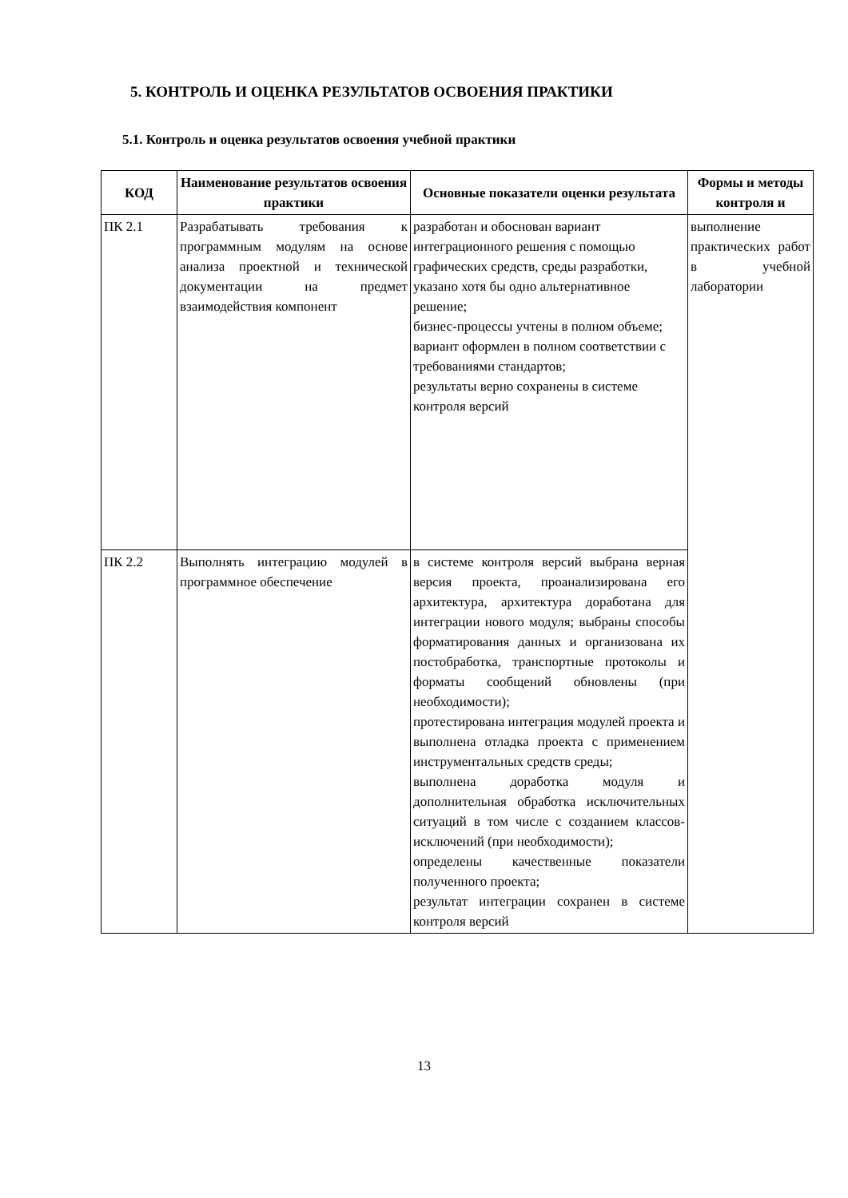5. КОНТРОЛЬ И ОЦЕНКА РЕЗУЛЬТАТОВ ОСВОЕНИЯ ПРАКТИКИ
5.1. Контроль и оценка результатов освоения учебной практики
| КОД | Наименование результатов освоения практики | Основные показатели оценки результата | Формы и методы контроля и |
| --- | --- | --- | --- |
| ПК 2.1 | Разрабатывать требования к программным модулям на основе анализа проектной и технической документации на предмет взаимодействия компонент | разработан и обоснован вариант интеграционного решения с помощью графических средств, среды разработки, указано хотя бы одно альтернативное решение; бизнес-процессы учтены в полном объеме; вариант оформлен в полном соответствии с требованиями стандартов; результаты верно сохранены в системе контроля версий | выполнение практических работ в учебной лаборатории |
| ПК 2.2 | Выполнять интеграцию модулей в программное обеспечение | в системе контроля версий выбрана верная версия проекта, проанализирована его архитектура, архитектура доработана для интеграции нового модуля; выбраны способы форматирования данных и организована их постобработка, транспортные протоколы и форматы сообщений обновлены (при необходимости); протестирована интеграция модулей проекта и выполнена отладка проекта с применением инструментальных средств среды; выполнена доработка модуля и дополнительная обработка исключительных ситуаций в том числе с созданием классов-исключений (при необходимости); определены качественные показатели полученного проекта; результат интеграции сохранен в системе контроля версий | |
13